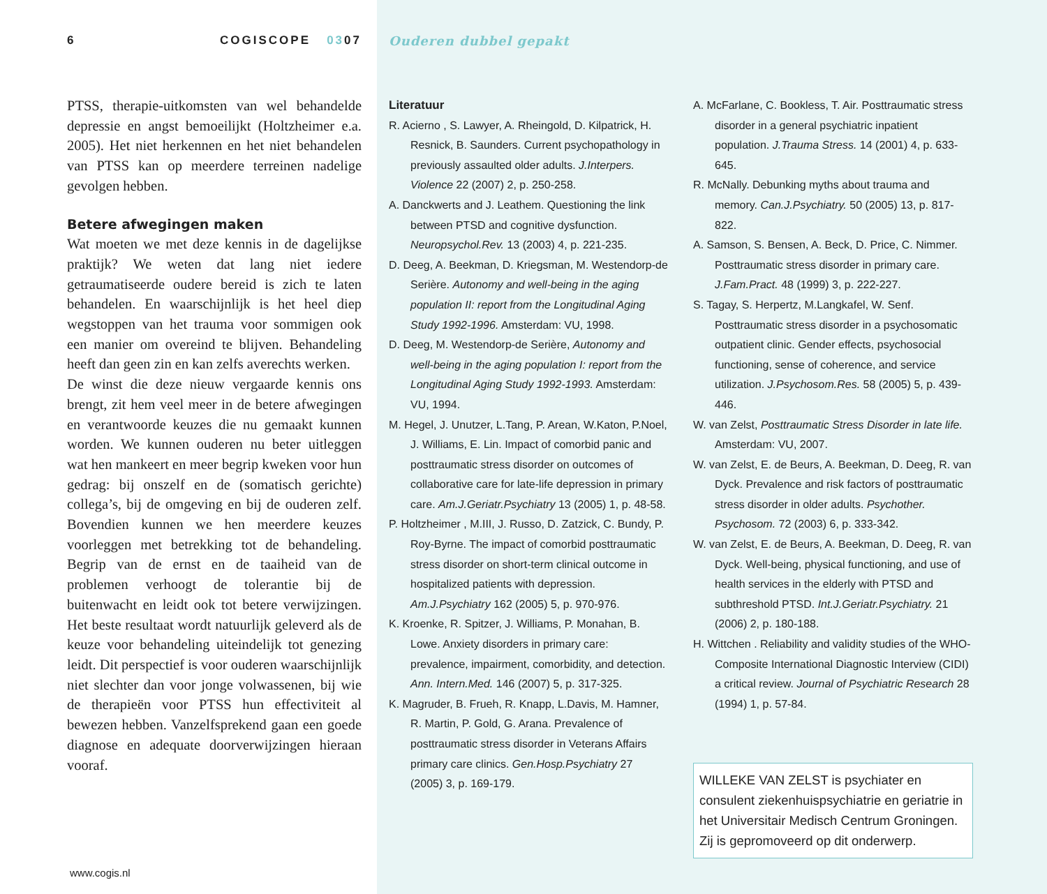6 COGISCOPE 0307
PTSS, therapie-uitkomsten van wel behandelde depressie en angst bemoeilijkt (Holtzheimer e.a. 2005). Het niet herkennen en het niet behandelen van PTSS kan op meerdere terreinen nadelige gevolgen hebben.
Betere afwegingen maken
Wat moeten we met deze kennis in de dagelijkse praktijk? We weten dat lang niet iedere getraumatiseerde oudere bereid is zich te laten behandelen. En waarschijnlijk is het heel diep wegstoppen van het trauma voor sommigen ook een manier om overeind te blijven. Behandeling heeft dan geen zin en kan zelfs averechts werken.
De winst die deze nieuw vergaarde kennis ons brengt, zit hem veel meer in de betere afwegingen en verantwoorde keuzes die nu gemaakt kunnen worden. We kunnen ouderen nu beter uitleggen wat hen mankeert en meer begrip kweken voor hun gedrag: bij onszelf en de (somatisch gerichte) collega’s, bij de omgeving en bij de ouderen zelf. Bovendien kunnen we hen meerdere keuzes voorleggen met betrekking tot de behandeling. Begrip van de ernst en de taaiheid van de problemen verhoogt de tolerantie bij de buitenwacht en leidt ook tot betere verwijzingen. Het beste resultaat wordt natuurlijk geleverd als de keuze voor behandeling uiteindelijk tot genezing leidt. Dit perspectief is voor ouderen waarschijnlijk niet slechter dan voor jonge volwassenen, bij wie de therapieën voor PTSS hun effectiviteit al bewezen hebben. Vanzelfsprekend gaan een goede diagnose en adequate doorverwijzingen hieraan vooraf.
www.cogis.nl
Ouderen dubbel gepakt
Literatuur
R. Acierno , S. Lawyer, A. Rheingold, D. Kilpatrick, H. Resnick, B. Saunders. Current psychopathology in previously assaulted older adults. J.Interpers. Violence 22 (2007) 2, p. 250-258.
A. Danckwerts and J. Leathem. Questioning the link between PTSD and cognitive dysfunction. Neuropsychol.Rev. 13 (2003) 4, p. 221-235.
D. Deeg, A. Beekman, D. Kriegsman, M. Westendorp-de Serière. Autonomy and well-being in the aging population II: report from the Longitudinal Aging Study 1992-1996. Amsterdam: VU, 1998.
D. Deeg, M. Westendorp-de Serière, Autonomy and well-being in the aging population I: report from the Longitudinal Aging Study 1992-1993. Amsterdam: VU, 1994.
M. Hegel, J. Unutzer, L.Tang, P. Arean, W.Katon, P.Noel, J. Williams, E. Lin. Impact of comorbid panic and posttraumatic stress disorder on outcomes of collaborative care for late-life depression in primary care. Am.J.Geriatr.Psychiatry 13 (2005) 1, p. 48-58.
P. Holtzheimer , M.III, J. Russo, D. Zatzick, C. Bundy, P. Roy-Byrne. The impact of comorbid posttraumatic stress disorder on short-term clinical outcome in hospitalized patients with depression. Am.J.Psychiatry 162 (2005) 5, p. 970-976.
K. Kroenke, R. Spitzer, J. Williams, P. Monahan, B. Lowe. Anxiety disorders in primary care: prevalence, impairment, comorbidity, and detection. Ann. Intern.Med. 146 (2007) 5, p. 317-325.
K. Magruder, B. Frueh, R. Knapp, L.Davis, M. Hamner, R. Martin, P. Gold, G. Arana. Prevalence of posttraumatic stress disorder in Veterans Affairs primary care clinics. Gen.Hosp.Psychiatry 27 (2005) 3, p. 169-179.
A. McFarlane, C. Bookless, T. Air. Posttraumatic stress disorder in a general psychiatric inpatient population. J.Trauma Stress. 14 (2001) 4, p. 633-645.
R. McNally. Debunking myths about trauma and memory. Can.J.Psychiatry. 50 (2005) 13, p. 817-822.
A. Samson, S. Bensen, A. Beck, D. Price, C. Nimmer. Posttraumatic stress disorder in primary care. J.Fam.Pract. 48 (1999) 3, p. 222-227.
S. Tagay, S. Herpertz, M.Langkafel, W. Senf. Posttraumatic stress disorder in a psychosomatic outpatient clinic. Gender effects, psychosocial functioning, sense of coherence, and service utilization. J.Psychosom.Res. 58 (2005) 5, p. 439-446.
W. van Zelst, Posttraumatic Stress Disorder in late life. Amsterdam: VU, 2007.
W. van Zelst, E. de Beurs, A. Beekman, D. Deeg, R. van Dyck. Prevalence and risk factors of posttraumatic stress disorder in older adults. Psychother. Psychosom. 72 (2003) 6, p. 333-342.
W. van Zelst, E. de Beurs, A. Beekman, D. Deeg, R. van Dyck. Well-being, physical functioning, and use of health services in the elderly with PTSD and subthreshold PTSD. Int.J.Geriatr.Psychiatry. 21 (2006) 2, p. 180-188.
H. Wittchen . Reliability and validity studies of the WHO-Composite International Diagnostic Interview (CIDI) a critical review. Journal of Psychiatric Research 28 (1994) 1, p. 57-84.
WILLEKE VAN ZELST is psychiater en consulent ziekenhuispsychiatrie en geriatrie in het Universitair Medisch Centrum Groningen. Zij is gepromoveerd op dit onderwerp.